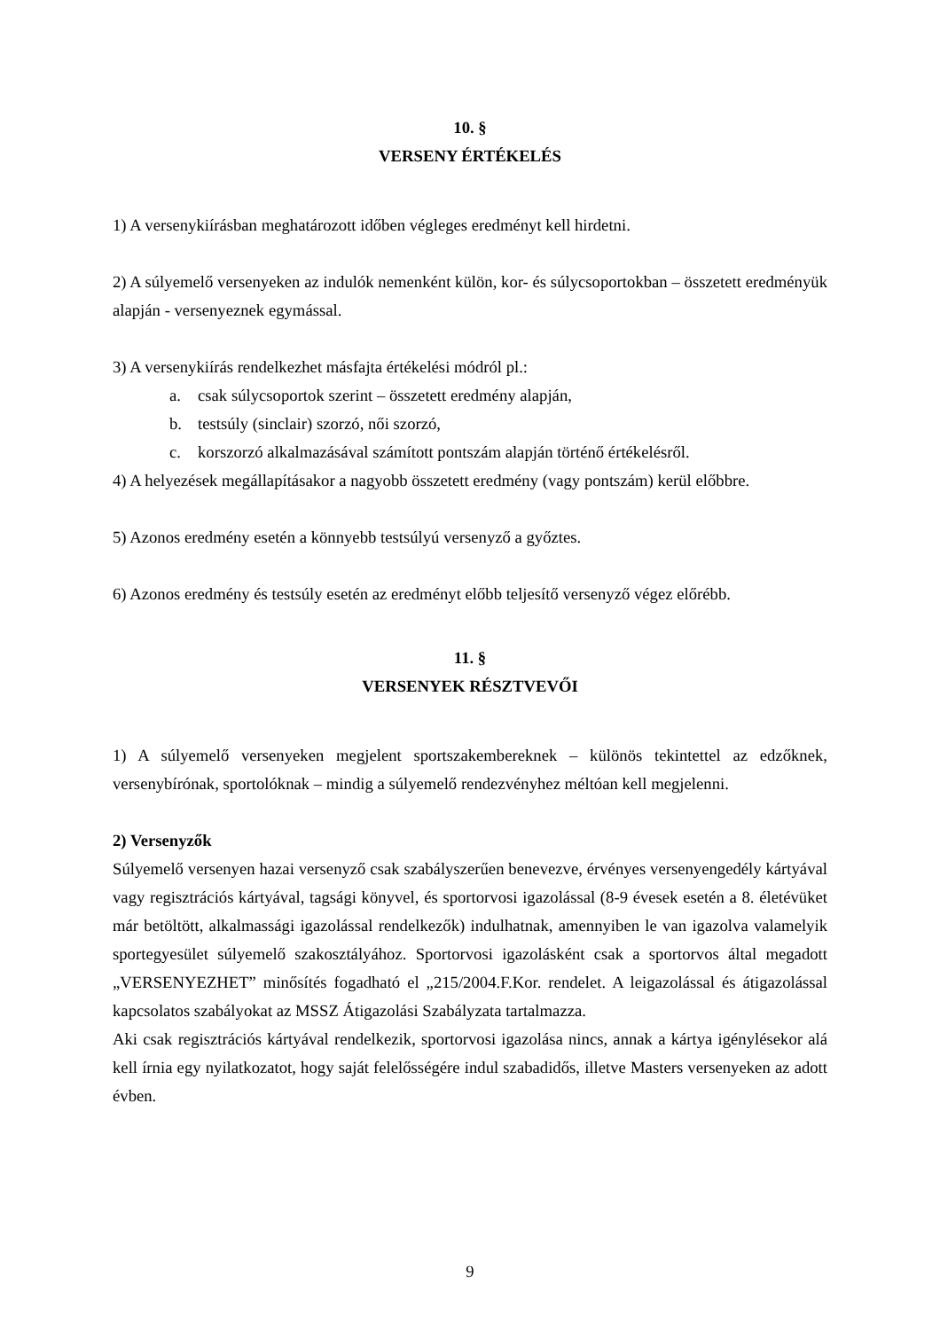10. §
VERSENY ÉRTÉKELÉS
1) A versenykiírásban meghatározott időben végleges eredményt kell hirdetni.
2) A súlyemelő versenyeken az indulók nemenként külön, kor- és súlycsoportokban – összetett eredményük alapján - versenyeznek egymással.
3) A versenykiírás rendelkezhet másfajta értékelési módról pl.:
a. csak súlycsoportok szerint – összetett eredmény alapján,
b. testsúly (sinclair) szorzó, női szorzó,
c. korszorzó alkalmazásával számított pontszám alapján történő értékelésről.
4) A helyezések megállapításakor a nagyobb összetett eredmény (vagy pontszám) kerül előbbre.
5) Azonos eredmény esetén a könnyebb testsúlyú versenyző a győztes.
6) Azonos eredmény és testsúly esetén az eredményt előbb teljesítő versenyző végez előrébb.
11. §
VERSENYEK RÉSZTVEVŐI
1) A súlyemelő versenyeken megjelent sportszakembereknek – különös tekintettel az edzőknek, versenybírónak, sportolóknak – mindig a súlyemelő rendezvényhez méltóan kell megjelenni.
2) Versenyzők
Súlyemelő versenyen hazai versenyző csak szabályszerűen benevezve, érvényes versenyengedély kártyával vagy regisztrációs kártyával, tagsági könyvel, és sportorvosi igazolással (8-9 évesek esetén a 8. életévüket már betöltött, alkalmassági igazolással rendelkezők) indulhatnak, amennyiben le van igazolva valamelyik sportegyesület súlyemelő szakosztályához. Sportorvosi igazolásként csak a sportorvos által megadott „VERSENYEZHET” minősítés fogadható el „215/2004.F.Kor. rendelet. A leigazolással és átigazolással kapcsolatos szabályokat az MSSZ Átigazolási Szabályzata tartalmazza.
Aki csak regisztrációs kártyával rendelkezik, sportorvosi igazolása nincs, annak a kártya igénylésekor alá kell írnia egy nyilatkozatot, hogy saját felelősségére indul szabadidős, illetve Masters versenyeken az adott évben.
9